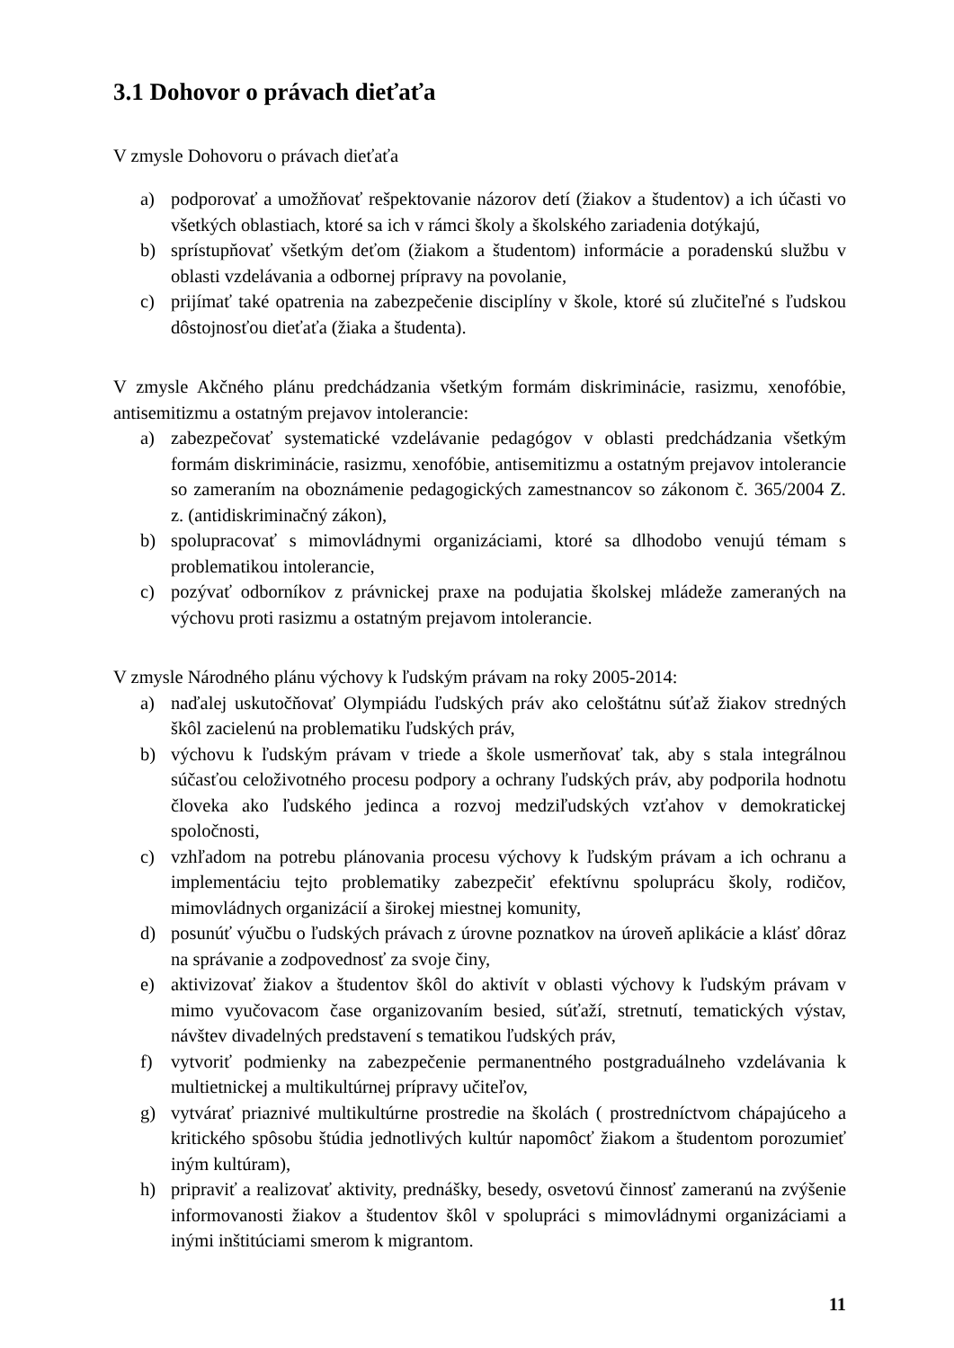3.1 Dohovor o právach dieťaťa
V zmysle Dohovoru o právach dieťaťa
a) podporovať a umožňovať rešpektovanie názorov detí (žiakov a študentov) a ich účasti vo všetkých oblastiach, ktoré sa ich v rámci školy a školského zariadenia dotýkajú,
b) sprístupňovať všetkým deťom (žiakom a študentom) informácie a poradenskú službu v oblasti vzdelávania a odbornej prípravy na povolanie,
c) prijímať také opatrenia na zabezpečenie disciplíny v škole, ktoré sú zlučiteľné s ľudskou dôstojnosťou dieťaťa (žiaka a študenta).
V zmysle Akčného plánu predchádzania všetkým formám diskriminácie, rasizmu, xenofóbie, antisemitizmu a ostatným prejavov intolerancie:
a) zabezpečovať systematické vzdelávanie pedagógov v oblasti predchádzania všetkým formám diskriminácie, rasizmu, xenofóbie, antisemitizmu a ostatným prejavov intolerancie so zameraním na oboznámenie pedagogických zamestnancov so zákonom č. 365/2004 Z. z. (antidiskriminačný zákon),
b) spolupracovať s mimovládnymi organizáciami, ktoré sa dlhodobo venujú témam s problematikou intolerancie,
c) pozývať odborníkov z právnickej praxe na podujatia školskej mládeže zameraných na výchovu proti rasizmu a ostatným prejavom intolerancie.
V zmysle Národného plánu výchovy k ľudským právam na roky 2005-2014:
a) naďalej uskutočňovať Olympiádu ľudských práv ako celoštátnu súťaž žiakov stredných škôl zacielenú na problematiku ľudských práv,
b) výchovu k ľudským právam v triede a škole usmerňovať tak, aby s stala integrálnou súčasťou celoživotného procesu podpory a ochrany ľudských práv, aby podporila hodnotu človeka ako ľudského jedinca a rozvoj medziľudských vzťahov v demokratickej spoločnosti,
c) vzhľadom na potrebu plánovania procesu výchovy k ľudským právam a ich ochranu a implementáciu tejto problematiky zabezpečiť efektívnu spoluprácu školy, rodičov, mimovládnych organizácií a širokej miestnej komunity,
d) posunúť výučbu o ľudských právach z úrovne poznatkov na úroveň aplikácie a klásť dôraz na správanie a zodpovednosť za svoje činy,
e) aktivizovať žiakov a študentov škôl do aktivít v oblasti výchovy k ľudským právam v mimo vyučovacom čase organizovaním besied, súťaží, stretnutí, tematických výstav, návštev divadelných predstavení s tematikou ľudských práv,
f) vytvoriť podmienky na zabezpečenie permanentného postgraduálneho vzdelávania k multietnickej a multikultúrnej prípravy učiteľov,
g) vytvárať priaznivé multikultúrne prostredie na školách ( prostredníctvom chápajúceho a kritického spôsobu štúdia jednotlivých kultúr napomôcť žiakom a študentom porozumieť iným kultúram),
h) pripraviť a realizovať aktivity, prednášky, besedy, osvetovú činnosť zameranú na zvýšenie informovanosti žiakov a študentov škôl v spolupráci s mimovládnymi organizáciami a inými inštitúciami smerom k migrantom.
11